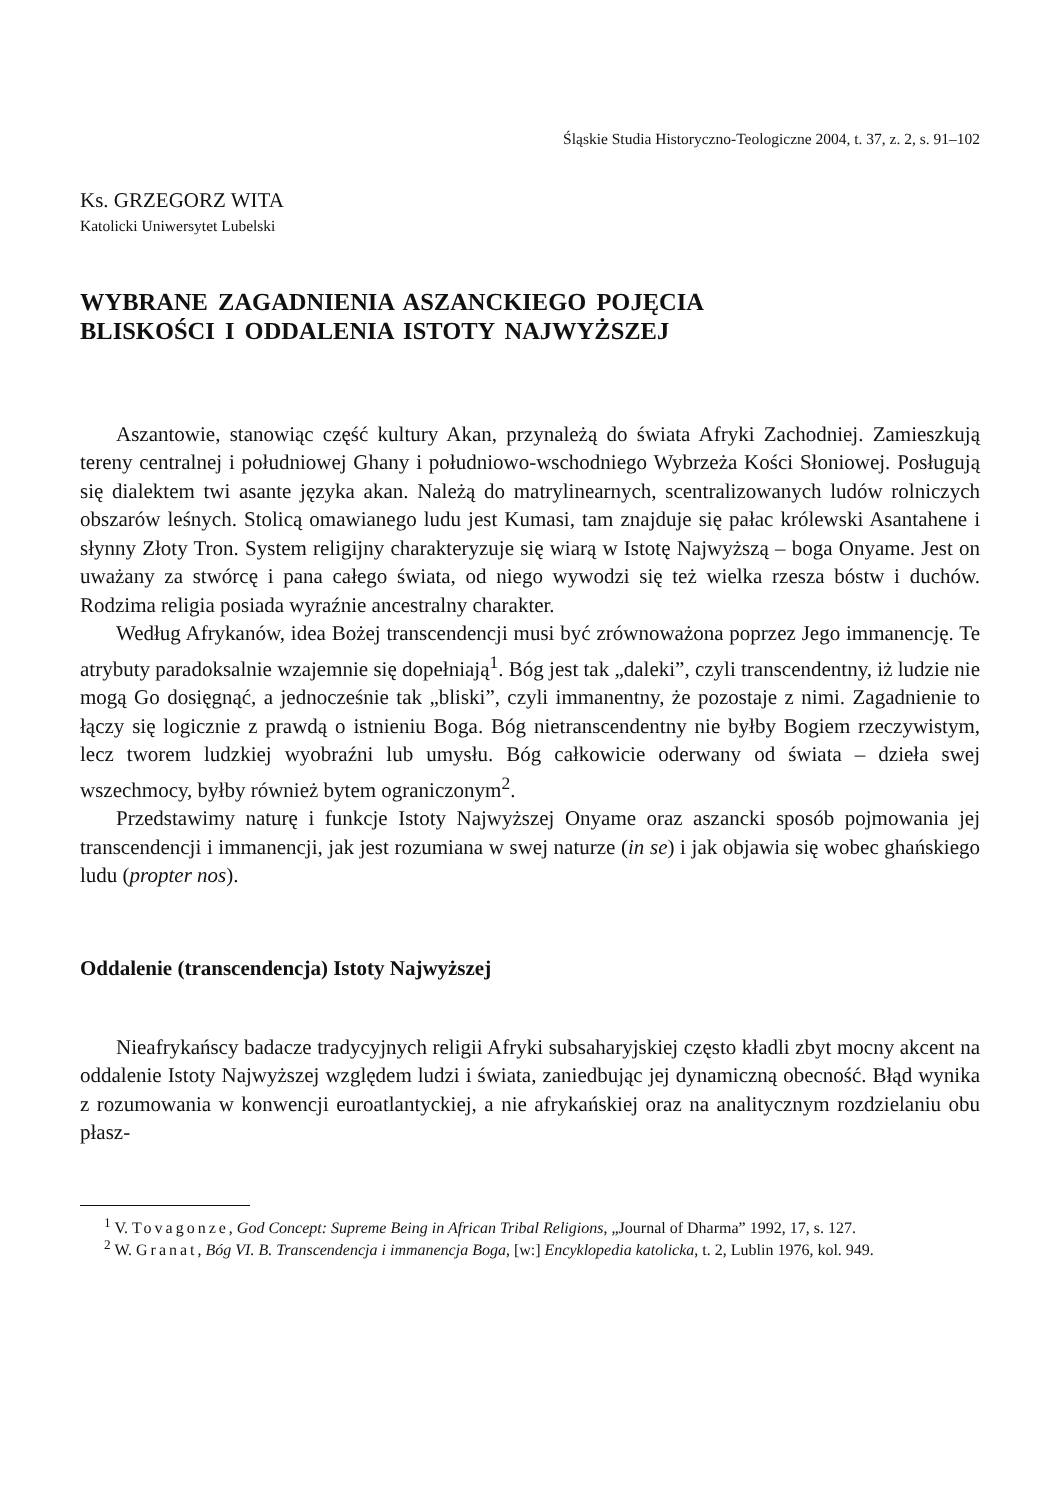Śląskie Studia Historyczno-Teologiczne 2004, t. 37, z. 2, s. 91–102
Ks. GRZEGORZ WITA
Katolicki Uniwersytet Lubelski
WYBRANE ZAGADNIENIA ASZANCKIEGO POJĘCIA
BLISKOŚCI I ODDALENIA ISTOTY NAJWYŻSZEJ
Aszantowie, stanowiąc część kultury Akan, przynależą do świata Afryki Zachodniej. Zamieszkują tereny centralnej i południowej Ghany i południowo-wschodniego Wybrzeża Kości Słoniowej. Posługują się dialektem twi asante języka akan. Należą do matrylinearnych, scentralizowanych ludów rolniczych obszarów leśnych. Stolicą omawianego ludu jest Kumasi, tam znajduje się pałac królewski Asantahene i słynny Złoty Tron. System religijny charakteryzuje się wiarą w Istotę Najwyższą – boga Onyame. Jest on uważany za stwórcę i pana całego świata, od niego wywodzi się też wielka rzesza bóstw i duchów. Rodzima religia posiada wyraźnie ancestralny charakter.
Według Afrykanów, idea Bożej transcendencji musi być zrównoważona poprzez Jego immanencję. Te atrybuty paradoksalnie wzajemnie się dopełniają<sup>1</sup>. Bóg jest tak „daleki”, czyli transcendentny, iż ludzie nie mogą Go dosięgnąć, a jednocześnie tak „bliski”, czyli immanentny, że pozostaje z nimi. Zagadnienie to łączy się logicznie z prawdą o istnieniu Boga. Bóg nietranscendentny nie byłby Bogiem rzeczywistym, lecz tworem ludzkiej wyobraźni lub umysłu. Bóg całkowicie oderwany od świata – dzieła swej wszechmocy, byłby również bytem ograniczonym<sup>2</sup>.
Przedstawimy naturę i funkcje Istoty Najwyższej Onyame oraz aszancki sposób pojmowania jej transcendencji i immanencji, jak jest rozumiana w swej naturze (in se) i jak objawia się wobec ghańskiego ludu (propter nos).
Oddalenie (transcendencja) Istoty Najwyższej
Nieafrykańscy badacze tradycyjnych religii Afryki subsaharyjskiej często kładli zbyt mocny akcent na oddalenie Istoty Najwyższej względem ludzi i świata, zaniedbując jej dynamiczną obecność. Błąd wynika z rozumowania w konwencji euroatlantyckiej, a nie afrykańskiej oraz na analitycznym rozdzielaniu obu płasz-
<sup>1</sup> V. Tovagonze, God Concept: Supreme Being in African Tribal Religions, „Journal of Dharma” 1992, 17, s. 127.
<sup>2</sup> W. Granat, Bóg VI. B. Transcendencja i immanencja Boga, [w:] Encyklopedia katolicka, t. 2, Lublin 1976, kol. 949.